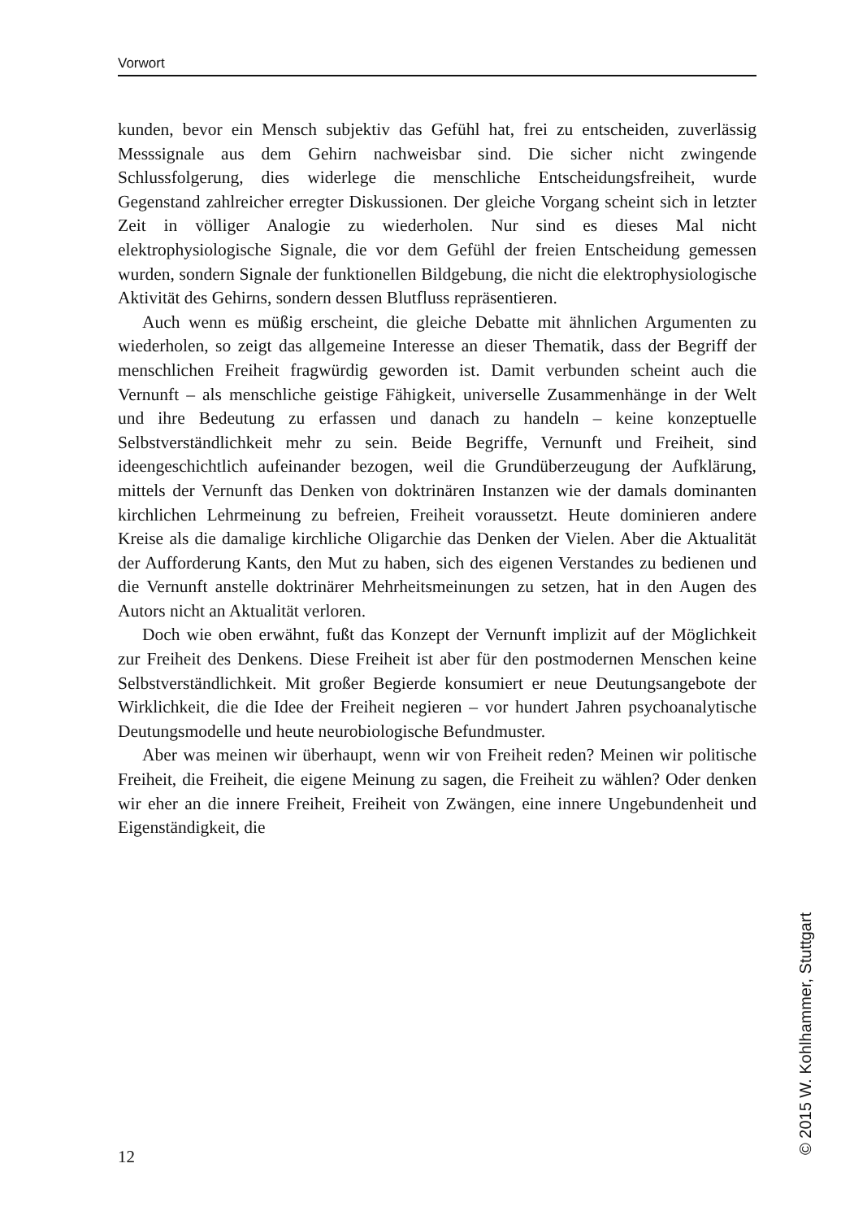Vorwort
kunden, bevor ein Mensch subjektiv das Gefühl hat, frei zu entscheiden, zuverlässig Messsignale aus dem Gehirn nachweisbar sind. Die sicher nicht zwingende Schlussfolgerung, dies widerlege die menschliche Entscheidungsfreiheit, wurde Gegenstand zahlreicher erregter Diskussionen. Der gleiche Vorgang scheint sich in letzter Zeit in völliger Analogie zu wiederholen. Nur sind es dieses Mal nicht elektrophysiologische Signale, die vor dem Gefühl der freien Entscheidung gemessen wurden, sondern Signale der funktionellen Bildgebung, die nicht die elektrophysiologische Aktivität des Gehirns, sondern dessen Blutfluss repräsentieren.
Auch wenn es müßig erscheint, die gleiche Debatte mit ähnlichen Argumenten zu wiederholen, so zeigt das allgemeine Interesse an dieser Thematik, dass der Begriff der menschlichen Freiheit fragwürdig geworden ist. Damit verbunden scheint auch die Vernunft – als menschliche geistige Fähigkeit, universelle Zusammenhänge in der Welt und ihre Bedeutung zu erfassen und danach zu handeln – keine konzeptuelle Selbstverständlichkeit mehr zu sein. Beide Begriffe, Vernunft und Freiheit, sind ideengeschichtlich aufeinander bezogen, weil die Grundüberzeugung der Aufklärung, mittels der Vernunft das Denken von doktrinären Instanzen wie der damals dominanten kirchlichen Lehrmeinung zu befreien, Freiheit voraussetzt. Heute dominieren andere Kreise als die damalige kirchliche Oligarchie das Denken der Vielen. Aber die Aktualität der Aufforderung Kants, den Mut zu haben, sich des eigenen Verstandes zu bedienen und die Vernunft anstelle doktrinärer Mehrheitsmeinungen zu setzen, hat in den Augen des Autors nicht an Aktualität verloren.
Doch wie oben erwähnt, fußt das Konzept der Vernunft implizit auf der Möglichkeit zur Freiheit des Denkens. Diese Freiheit ist aber für den postmodernen Menschen keine Selbstverständlichkeit. Mit großer Begierde konsumiert er neue Deutungsangebote der Wirklichkeit, die die Idee der Freiheit negieren – vor hundert Jahren psychoanalytische Deutungsmodelle und heute neurobiologische Befundmuster.
Aber was meinen wir überhaupt, wenn wir von Freiheit reden? Meinen wir politische Freiheit, die Freiheit, die eigene Meinung zu sagen, die Freiheit zu wählen? Oder denken wir eher an die innere Freiheit, Freiheit von Zwängen, eine innere Ungebundenheit und Eigenständigkeit, die
12 © 2015 W. Kohlhammer, Stuttgart